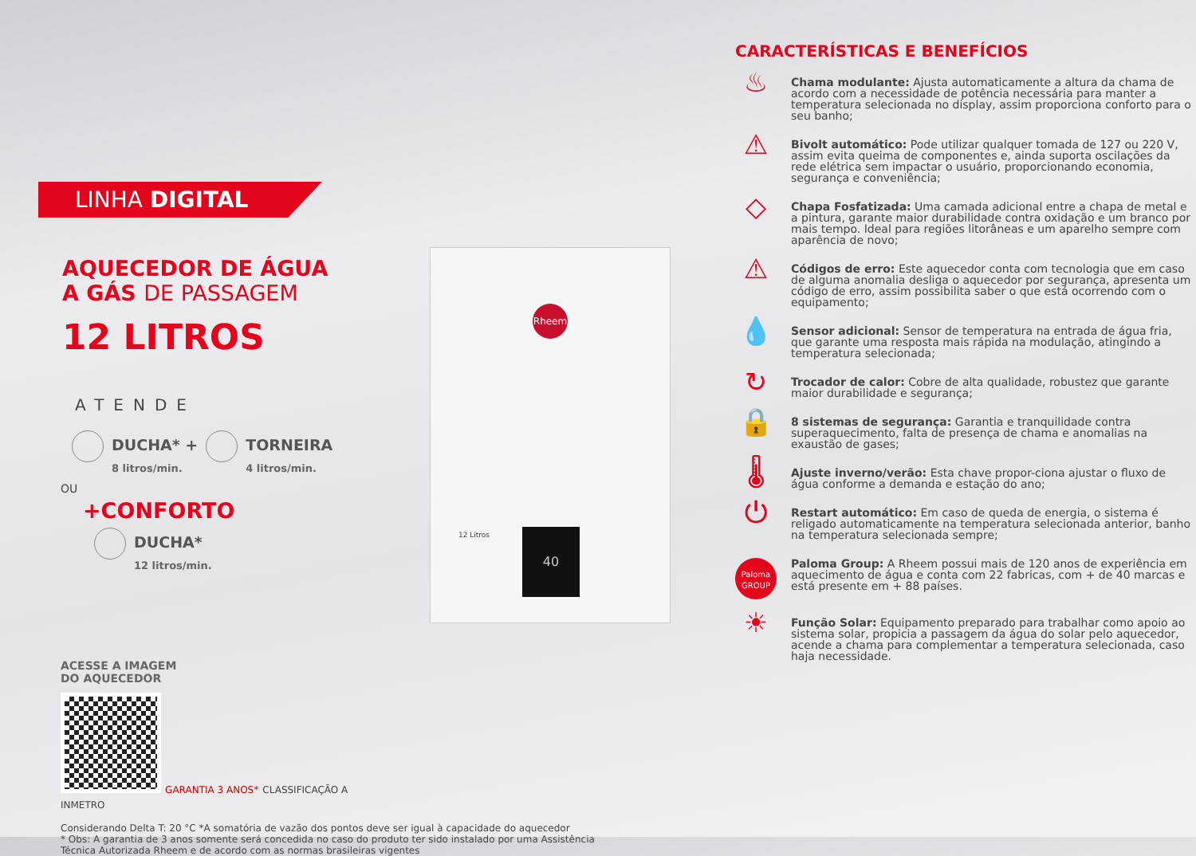LINHA DIGITAL
AQUECEDOR DE ÁGUA
A GÁS DE PASSAGEM
12 LITROS
ATENDE
DUCHA* +
8 litros/min.
TORNEIRA
4 litros/min.
OU
+CONFORTO
DUCHA*
12 litros/min.
ACESSE A IMAGEM
DO AQUECEDOR
GARANTIA 3 ANOS* CLASSIFICAÇÃO A INMETRO
Considerando Delta T: 20 °C *A somatória de vazão dos pontos deve ser igual à capacidade do aquecedor
* Obs: A garantia de 3 anos somente será concedida no caso do produto ter sido instalado por uma Assistência Técnica Autorizada Rheem e de acordo com as normas brasileiras vigentes
Rheem
12 Litros 40
CARACTERÍSTICAS E BENEFÍCIOS
♨
Chama modulante: Ajusta automaticamente a altura da chama de acordo com a necessidade de potência necessária para manter a temperatura selecionada no display, assim proporciona conforto para o seu banho;
⚠
Bivolt automático: Pode utilizar qualquer tomada de 127 ou 220 V, assim evita queima de componentes e, ainda suporta oscilações da rede elétrica sem impactar o usuário, proporcionando economia, segurança e conveniência;
◇
Chapa Fosfatizada: Uma camada adicional entre a chapa de metal e a pintura, garante maior durabilidade contra oxidação e um branco por mais tempo. Ideal para regiões litorâneas e um aparelho sempre com aparência de novo;
⚠
Códigos de erro: Este aquecedor conta com tecnologia que em caso de alguma anomalia desliga o aquecedor por segurança, apresenta um código de erro, assim possibilita saber o que está ocorrendo com o equipamento;
💧
Sensor adicional: Sensor de temperatura na entrada de água fria, que garante uma resposta mais rápida na modulação, atingindo a temperatura selecionada;
↻
Trocador de calor: Cobre de alta qualidade, robustez que garante maior durabilidade e segurança;
🔒
8 sistemas de segurança: Garantia e tranquilidade contra superaquecimento, falta de presença de chama e anomalias na exaustão de gases;
🌡
Ajuste inverno/verão: Esta chave propor-ciona ajustar o fluxo de água conforme a demanda e estação do ano;
⏻
Restart automático: Em caso de queda de energia, o sistema é religado automaticamente na temperatura selecionada anterior, banho na temperatura selecionada sempre;
Paloma
GROUP
Paloma Group: A Rheem possui mais de 120 anos de experiência em aquecimento de água e conta com 22 fabricas, com + de 40 marcas e está presente em + 88 países.
☀
Função Solar: Equipamento preparado para trabalhar como apoio ao sistema solar, propicia a passagem da água do solar pelo aquecedor, acende a chama para complementar a temperatura selecionada, caso haja necessidade.